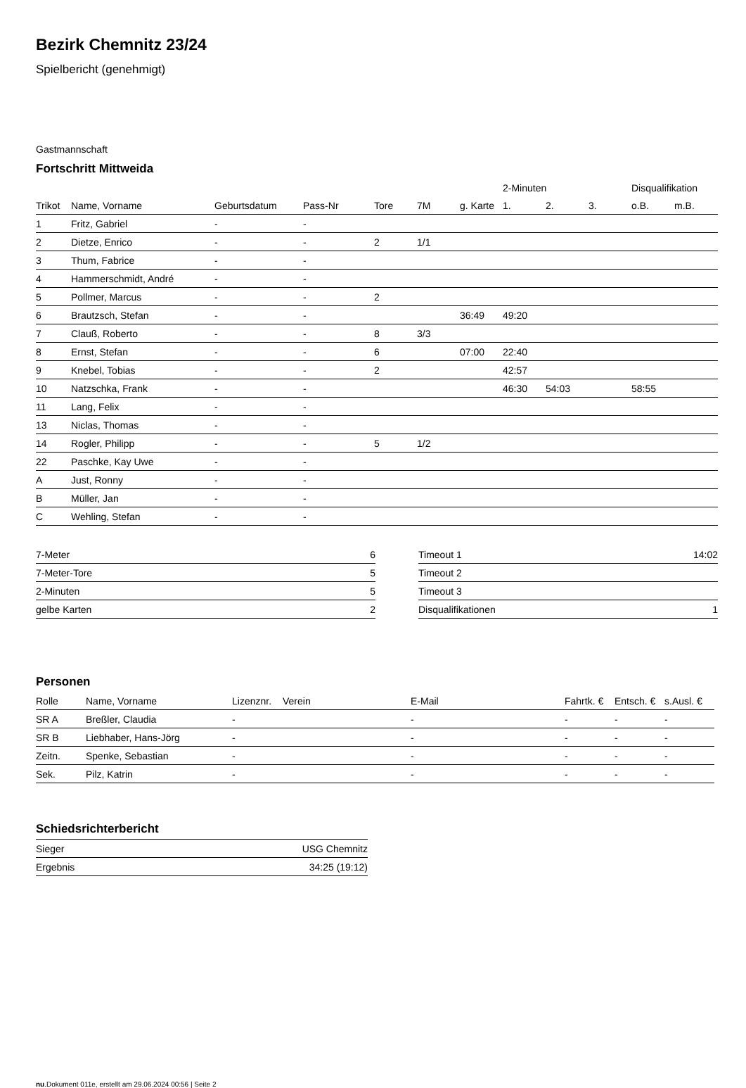Bezirk Chemnitz 23/24
Spielbericht (genehmigt)
Gastmannschaft
Fortschritt Mittweida
| | | | | | | | 2-Minuten | | | Disqualifikation | |
| --- | --- | --- | --- | --- | --- | --- | --- | --- | --- | --- | --- |
| Trikot | Name, Vorname | Geburtsdatum | Pass-Nr | Tore | 7M | g. Karte | 1. | 2. | 3. | o.B. | m.B. |
| 1 | Fritz, Gabriel | - | - | | | | | | | | |
| 2 | Dietze, Enrico | - | - | 2 | 1/1 | | | | | | |
| 3 | Thum, Fabrice | - | - | | | | | | | | |
| 4 | Hammerschmidt, André | - | - | | | | | | | | |
| 5 | Pollmer, Marcus | - | - | 2 | | | | | | | |
| 6 | Brautzsch, Stefan | - | - | | | 36:49 | 49:20 | | | | |
| 7 | Clauß, Roberto | - | - | 8 | 3/3 | | | | | | |
| 8 | Ernst, Stefan | - | - | 6 | | 07:00 | 22:40 | | | | |
| 9 | Knebel, Tobias | - | - | 2 | | | 42:57 | | | | |
| 10 | Natzschka, Frank | - | - | | | | 46:30 | 54:03 | | 58:55 | |
| 11 | Lang, Felix | - | - | | | | | | | | |
| 13 | Niclas, Thomas | - | - | | | | | | | | |
| 14 | Rogler, Philipp | - | - | 5 | 1/2 | | | | | | |
| 22 | Paschke, Kay Uwe | - | - | | | | | | | | |
| A | Just, Ronny | - | - | | | | | | | | |
| B | Müller, Jan | - | - | | | | | | | | |
| C | Wehling, Stefan | - | - | | | | | | | | |
| 7-Meter | 6 |
| 7-Meter-Tore | 5 |
| 2-Minuten | 5 |
| gelbe Karten | 2 |
| Timeout 1 | 14:02 |
| Timeout 2 | |
| Timeout 3 | |
| Disqualifikationen | 1 |
Personen
| Rolle | Name, Vorname | Lizenznr. | Verein | E-Mail | Fahrtk. € | Entsch. € | s.Ausl. € |
| --- | --- | --- | --- | --- | --- | --- | --- |
| SR A | Breßler, Claudia | - | | - | - | - | - |
| SR B | Liebhaber, Hans-Jörg | - | | - | - | - | - |
| Zeitn. | Spenke, Sebastian | - | | - | - | - | - |
| Sek. | Pilz, Katrin | - | | - | - | - | - |
Schiedsrichterbericht
| Sieger | USG Chemnitz |
| Ergebnis | 34:25 (19:12) |
nu.Dokument 011e, erstellt am 29.06.2024 00:56 | Seite 2